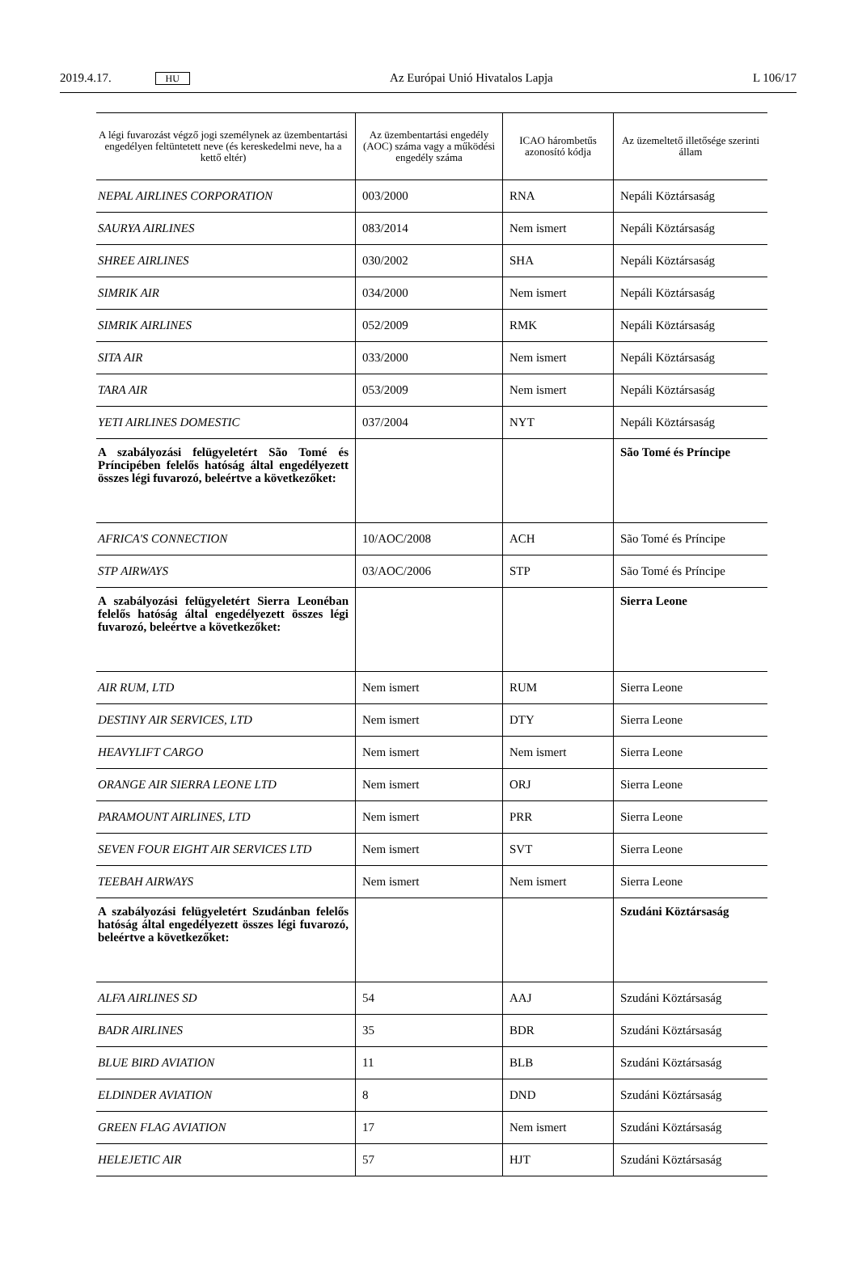2019.4.17. HU Az Európai Unió Hivatalos Lapja L 106/17
| A légi fuvarozást végző jogi személynek az üzembentartási engedélyen feltüntetett neve (és kereskedelmi neve, ha a kettő eltér) | Az üzembentartási engedély (AOC) száma vagy a működési engedély száma | ICAO hárombetűs azonosító kódja | Az üzemeltető illetősége szerinti állam |
| --- | --- | --- | --- |
| NEPAL AIRLINES CORPORATION | 003/2000 | RNA | Nepáli Köztársaság |
| SAURYA AIRLINES | 083/2014 | Nem ismert | Nepáli Köztársaság |
| SHREE AIRLINES | 030/2002 | SHA | Nepáli Köztársaság |
| SIMRIK AIR | 034/2000 | Nem ismert | Nepáli Köztársaság |
| SIMRIK AIRLINES | 052/2009 | RMK | Nepáli Köztársaság |
| SITA AIR | 033/2000 | Nem ismert | Nepáli Köztársaság |
| TARA AIR | 053/2009 | Nem ismert | Nepáli Köztársaság |
| YETI AIRLINES DOMESTIC | 037/2004 | NYT | Nepáli Köztársaság |
| A szabályozási felügyeletért São Tomé és Príncipében felelős hatóság által engedélyezett összes légi fuvarozó, beleértve a következőket: | | | São Tomé és Príncipe |
| AFRICA'S CONNECTION | 10/AOC/2008 | ACH | São Tomé és Príncipe |
| STP AIRWAYS | 03/AOC/2006 | STP | São Tomé és Príncipe |
| A szabályozási felügyeletért Sierra Leonéban felelős hatóság által engedélyezett összes légi fuvarozó, beleértve a következőket: | | | Sierra Leone |
| AIR RUM, LTD | Nem ismert | RUM | Sierra Leone |
| DESTINY AIR SERVICES, LTD | Nem ismert | DTY | Sierra Leone |
| HEAVYLIFT CARGO | Nem ismert | Nem ismert | Sierra Leone |
| ORANGE AIR SIERRA LEONE LTD | Nem ismert | ORJ | Sierra Leone |
| PARAMOUNT AIRLINES, LTD | Nem ismert | PRR | Sierra Leone |
| SEVEN FOUR EIGHT AIR SERVICES LTD | Nem ismert | SVT | Sierra Leone |
| TEEBAH AIRWAYS | Nem ismert | Nem ismert | Sierra Leone |
| A szabályozási felügyeletért Szudánban felelős hatóság által engedélyezett összes légi fuvarozó, beleértve a következőket: | | | Szudáni Köztársaság |
| ALFA AIRLINES SD | 54 | AAJ | Szudáni Köztársaság |
| BADR AIRLINES | 35 | BDR | Szudáni Köztársaság |
| BLUE BIRD AVIATION | 11 | BLB | Szudáni Köztársaság |
| ELDINDER AVIATION | 8 | DND | Szudáni Köztársaság |
| GREEN FLAG AVIATION | 17 | Nem ismert | Szudáni Köztársaság |
| HELEJETIC AIR | 57 | HJT | Szudáni Köztársaság |